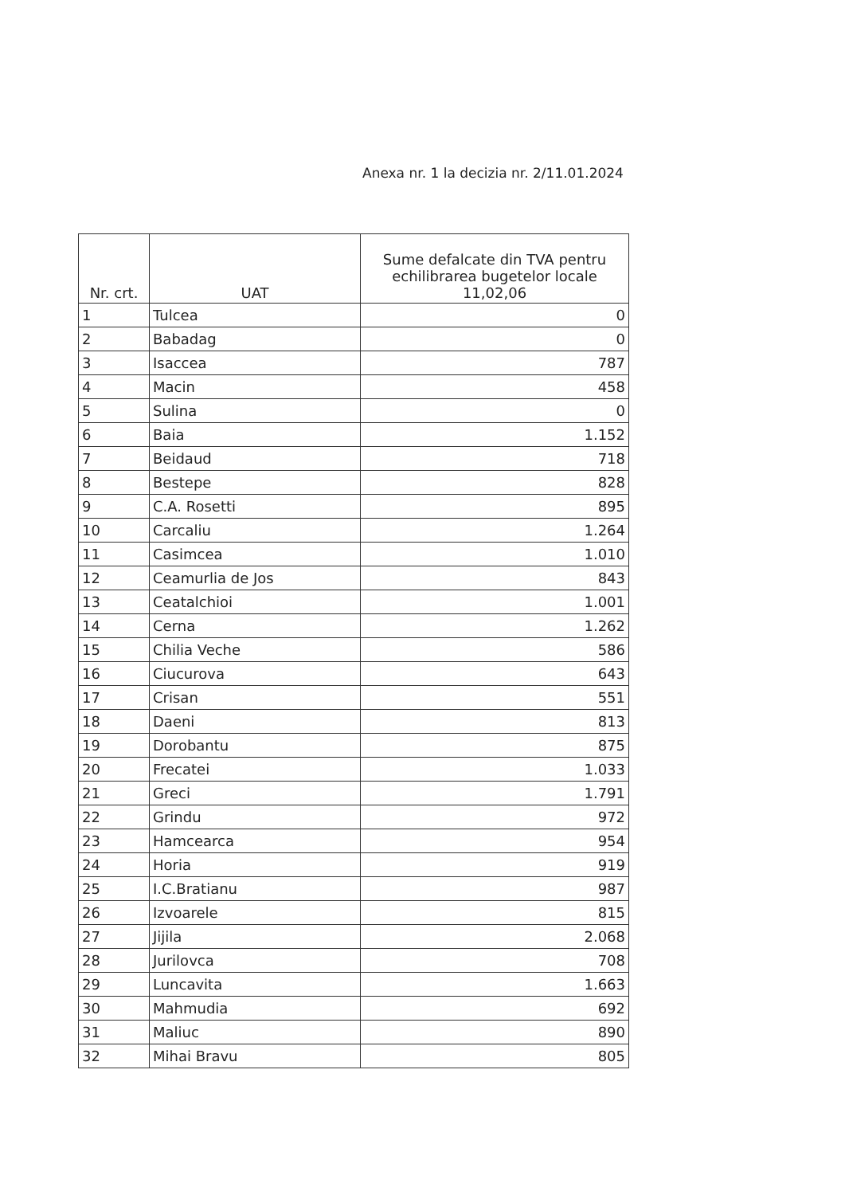Anexa nr. 1 la decizia nr. 2/11.01.2024
| Nr. crt. | UAT | Sume defalcate din TVA pentru echilibrarea bugetelor locale 11,02,06 |
| --- | --- | --- |
| 1 | Tulcea | 0 |
| 2 | Babadag | 0 |
| 3 | Isaccea | 787 |
| 4 | Macin | 458 |
| 5 | Sulina | 0 |
| 6 | Baia | 1.152 |
| 7 | Beidaud | 718 |
| 8 | Bestepe | 828 |
| 9 | C.A. Rosetti | 895 |
| 10 | Carcaliu | 1.264 |
| 11 | Casimcea | 1.010 |
| 12 | Ceamurlia de Jos | 843 |
| 13 | Ceatalchioi | 1.001 |
| 14 | Cerna | 1.262 |
| 15 | Chilia Veche | 586 |
| 16 | Ciucurova | 643 |
| 17 | Crisan | 551 |
| 18 | Daeni | 813 |
| 19 | Dorobantu | 875 |
| 20 | Frecatei | 1.033 |
| 21 | Greci | 1.791 |
| 22 | Grindu | 972 |
| 23 | Hamcearca | 954 |
| 24 | Horia | 919 |
| 25 | I.C.Bratianu | 987 |
| 26 | Izvoarele | 815 |
| 27 | Jijila | 2.068 |
| 28 | Jurilovca | 708 |
| 29 | Luncavita | 1.663 |
| 30 | Mahmudia | 692 |
| 31 | Maliuc | 890 |
| 32 | Mihai Bravu | 805 |